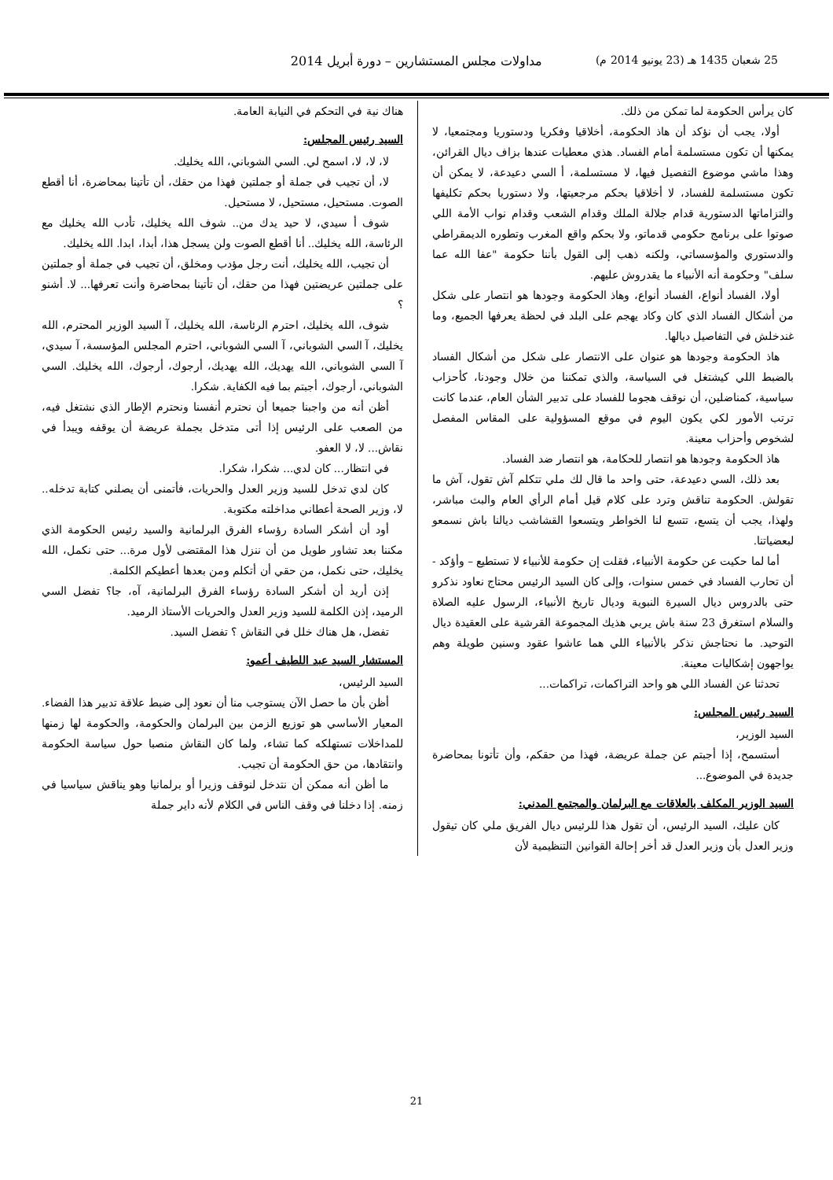25 شعبان 1435 هـ (23 يونيو 2014 م) مداولات مجلس المستشارين – دورة أبريل 2014
كان يرأس الحكومة لما تمكن من ذلك.
أولا، يجب أن نؤكد أن هاذ الحكومة، أخلاقيا وفكريا ودستوريا ومجتمعيا، لا يمكنها أن تكون مستسلمة أمام الفساد. هذي معطيات عندها بزاف ديال القرائن، وهذا ماشي موضوع التفصيل فيها، لا مستسلمة، أ السي دعيدعة، لا يمكن أن تكون مستسلمة للفساد، لا أخلاقيا بحكم مرجعيتها، ولا دستوريا بحكم تكليفها والتزاماتها الدستورية قدام جلالة الملك وقدام الشعب وقدام نواب الأمة اللي صوتوا على برنامج حكومي قدماتو، ولا بحكم واقع المغرب وتطوره الديمقراطي والدستوري والمؤسساتي، ولكنه ذهب إلى القول بأننا حكومة "عفا الله عما سلف" وحكومة أنه الأنبياء ما يقدروش عليهم.
أولا، الفساد أنواع، الفساد أنواع، وهاذ الحكومة وجودها هو انتصار على شكل من أشكال الفساد الذي كان وكاد يهجم على البلد في لحظة يعرفها الجميع، وما غندخلش في التفاصيل ديالها.
هاذ الحكومة وجودها هو عنوان على الانتصار على شكل من أشكال الفساد بالضبط اللي كيشتغل في السياسة، والذي تمكننا من خلال وجودنا، كأحزاب سياسية، كمناضلين، أن نوقف هجوما للفساد على تدبير الشأن العام، عندما كانت ترتب الأمور لكي يكون اليوم في موقع المسؤولية على المقاس المفصل لشخوص وأحزاب معينة.
هاذ الحكومة وجودها هو انتصار للحكامة، هو انتصار ضد الفساد.
بعد ذلك، السي دعيدعة، حتى واحد ما قال لك ملي تتكلم آش تقول، آش ما تقولش. الحكومة تناقش وترد على كلام قيل أمام الرأي العام والبث مباشر، ولهذا، يجب أن يتسع، تتسع لنا الخواطر ويتسعوا القشاشب ديالنا باش نسمعو لبعضياتنا.
أما لما حكيت عن حكومة الأنبياء، فقلت إن حكومة للأنبياء لا تستطيع – وأؤكد - أن تحارب الفساد في خمس سنوات، وإلى كان السيد الرئيس محتاج نعاود نذكرو حتى بالدروس ديال السيرة النبوية وديال تاريخ الأنبياء، الرسول عليه الصلاة والسلام استغرق 23 سنة باش يربي هذيك المجموعة القرشية على العقيدة ديال التوحيد. ما نحتاجش نذكر بالأنبياء اللي هما عاشوا عقود وسنين طويلة وهم يواجهون إشكاليات معينة.
تحدثنا عن الفساد اللي هو واحد التراكمات، تراكمات...
السيد رئيس المجلس:
السيد الوزير،
أستسمح، إذا أجبتم عن جملة عريضة، فهذا من حقكم، وأن تأتونا بمحاضرة جديدة في الموضوع...
السيد الوزير المكلف بالعلاقات مع البرلمان والمجتمع المدني:
كان عليك، السيد الرئيس، أن تقول هذا للرئيس ديال الفريق ملي كان تيقول وزير العدل بأن وزير العدل قد أخر إحالة القوانين التنظيمية لأن
هناك نية في التحكم في النيابة العامة.
السيد رئيس المجلس:
لا، لا، لا، اسمح لي. السي الشوباني، الله يخليك.
لا، أن تجيب في جملة أو جملتين فهذا من حقك، أن تأتينا بمحاضرة، أنا أقطع الصوت. مستحيل، مستحيل، لا مستحيل.
شوف أ سيدي، لا حيد يدك من.. شوف الله يخليك، تأدب الله يخليك مع الرئاسة، الله يخليك.. أنا أقطع الصوت ولن يسجل هذا، أبدا، ابدا. الله يخليك.
أن تجيب، الله يخليك، أنت رجل مؤدب ومخلق، أن تجيب في جملة أو جملتين على جملتين عريضتين فهذا من حقك، أن تأتينا بمحاضرة وأنت تعرفها... لا. أشنو ؟
شوف، الله يخليك، احترم الرئاسة، الله يخليك، آ السيد الوزير المحترم، الله يخليك، آ السي الشوباني، آ السي الشوباني، احترم المجلس المؤسسة، آ سيدي، آ السي الشوباني، الله يهديك، الله يهديك، أرجوك، أرجوك، الله يخليك. السي الشوباني، أرجوك، أجبتم بما فيه الكفاية. شكرا.
أظن أنه من واجبنا جميعا أن نحترم أنفسنا ونحترم الإطار الذي نشتغل فيه، من الصعب على الرئيس إذا أتى متدخل بجملة عريضة أن يوقفه ويبدأ في نقاش... لا، لا العفو.
في انتظار... كان لدي... شكرا، شكرا.
كان لدي تدخل للسيد وزير العدل والحريات، فأتمنى أن يصلني كتابة تدخله.. لا، وزير الصحة أعطاني مداخلته مكتوبة.
أود أن أشكر السادة رؤساء الفرق البرلمانية والسيد رئيس الحكومة الذي مكننا بعد تشاور طويل من أن ننزل هذا المقتضى لأول مرة... حتى نكمل، الله يخليك، حتى نكمل، من حقي أن أتكلم ومن بعدها أعطيكم الكلمة.
إذن أريد أن أشكر السادة رؤساء الفرق البرلمانية، آه، جا؟ تفضل السي الرميد، إذن الكلمة للسيد وزير العدل والحريات الأستاذ الرميد.
تفضل، هل هناك خلل في النقاش ؟ تفضل السيد.
المستشار السيد عبد اللطيف أعمو:
السيد الرئيس،
أظن بأن ما حصل الآن يستوجب منا أن نعود إلى ضبط علاقة تدبير هذا الفضاء. المعيار الأساسي هو توزيع الزمن بين البرلمان والحكومة، والحكومة لها زمنها للمداخلات تستهلكه كما تشاء، ولما كان النقاش منصبا حول سياسة الحكومة وانتقادها، من حق الحكومة أن تجيب.
ما أظن أنه ممكن أن نتدخل لنوقف وزيرا أو برلمانيا وهو يناقش سياسيا في زمنه. إذا دخلنا في وقف الناس في الكلام لأنه داير جملة
21